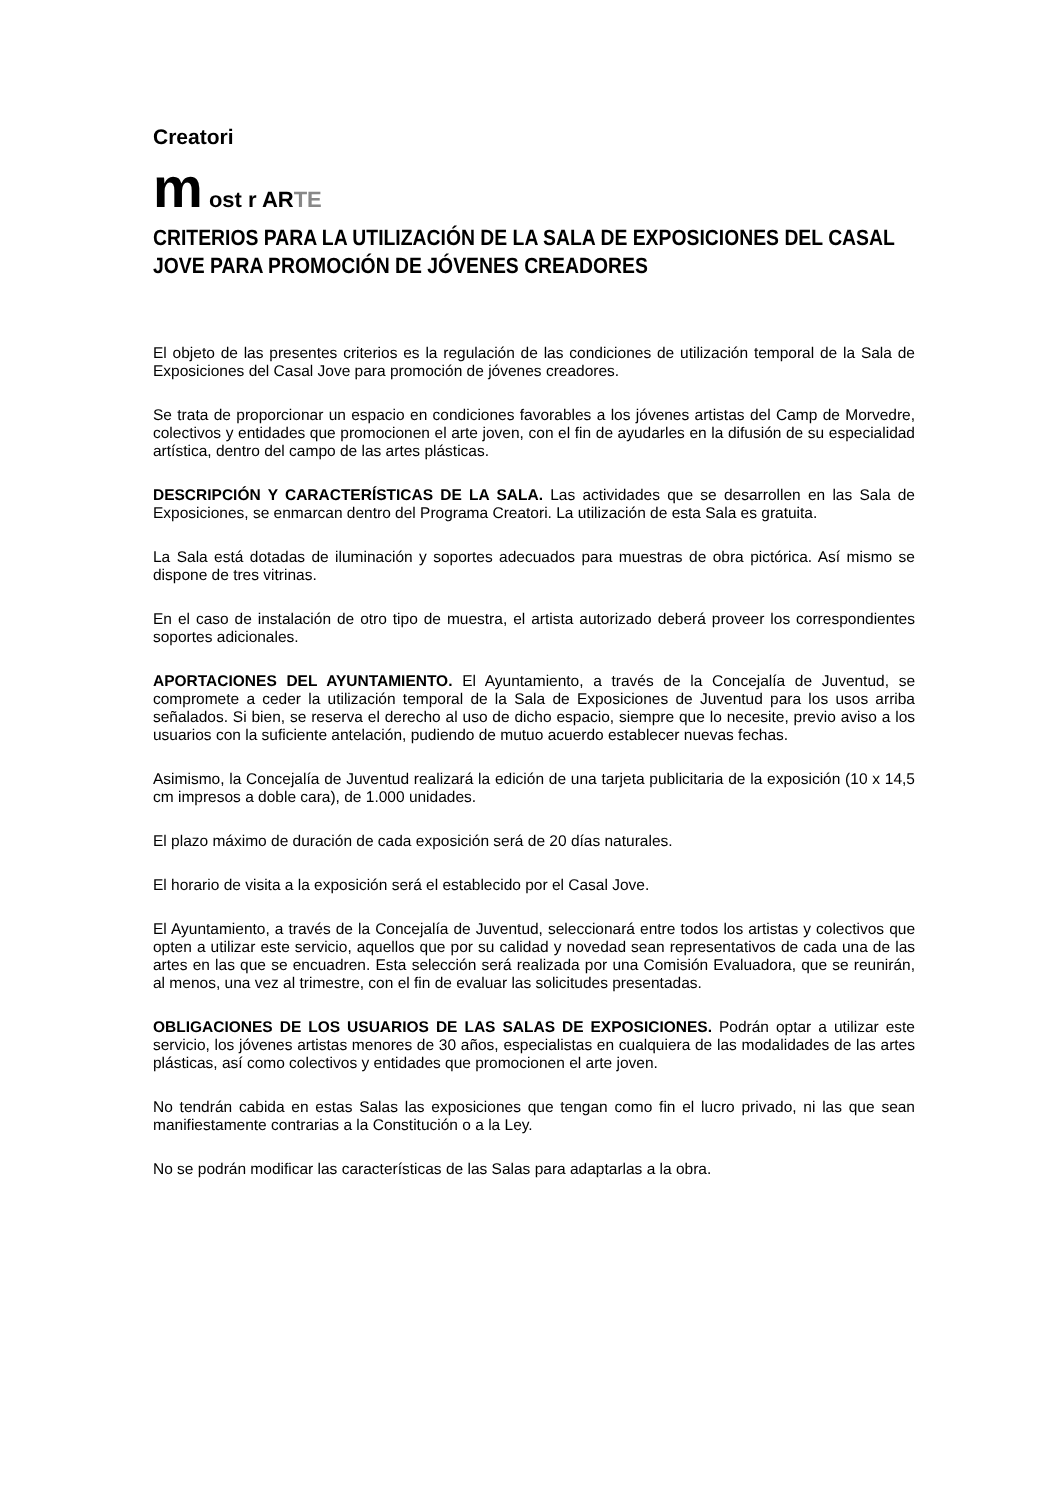Creatori
m ost r ARTE
CRITERIOS PARA LA UTILIZACIÓN DE LA SALA DE EXPOSICIONES DEL CASAL JOVE PARA PROMOCIÓN DE JÓVENES CREADORES
El objeto de las presentes criterios es la regulación de las condiciones de utilización temporal de la Sala de Exposiciones del Casal Jove para promoción de jóvenes creadores.
Se trata de proporcionar un espacio en condiciones favorables a los jóvenes artistas del Camp de Morvedre, colectivos y entidades que promocionen el arte joven, con el fin de ayudarles en la difusión de su especialidad artística, dentro del campo de las artes plásticas.
DESCRIPCIÓN Y CARACTERÍSTICAS DE LA SALA. Las actividades que se desarrollen en las Sala de Exposiciones, se enmarcan dentro del Programa Creatori. La utilización de esta Sala es gratuita.
La Sala está dotadas de iluminación y soportes adecuados para muestras de obra pictórica. Así mismo se dispone de tres vitrinas.
En el caso de instalación de otro tipo de muestra, el artista autorizado deberá proveer los correspondientes soportes adicionales.
APORTACIONES DEL AYUNTAMIENTO. El Ayuntamiento, a través de la Concejalía de Juventud, se compromete a ceder la utilización temporal de la Sala de Exposiciones de Juventud para los usos arriba señalados. Si bien, se reserva el derecho al uso de dicho espacio, siempre que lo necesite, previo aviso a los usuarios con la suficiente antelación, pudiendo de mutuo acuerdo establecer nuevas fechas.
Asimismo, la Concejalía de Juventud realizará la edición de una tarjeta publicitaria de la exposición (10 x 14,5 cm impresos a doble cara), de 1.000 unidades.
El plazo máximo de duración de cada exposición será de 20 días naturales.
El horario de visita a la exposición será el establecido por el Casal Jove.
El Ayuntamiento, a través de la Concejalía de Juventud, seleccionará entre todos los artistas y colectivos que opten a utilizar este servicio, aquellos que por su calidad y novedad sean representativos de cada una de las artes en las que se encuadren. Esta selección será realizada por una Comisión Evaluadora, que se reunirán, al menos, una vez al trimestre, con el fin de evaluar las solicitudes presentadas.
OBLIGACIONES DE LOS USUARIOS DE LAS SALAS DE EXPOSICIONES. Podrán optar a utilizar este servicio, los jóvenes artistas menores de 30 años, especialistas en cualquiera de las modalidades de las artes plásticas, así como colectivos y entidades que promocionen el arte joven.
No tendrán cabida en estas Salas las exposiciones que tengan como fin el lucro privado, ni las que sean manifiestamente contrarias a la Constitución o a la Ley.
No se podrán modificar las características de las Salas para adaptarlas a la obra.